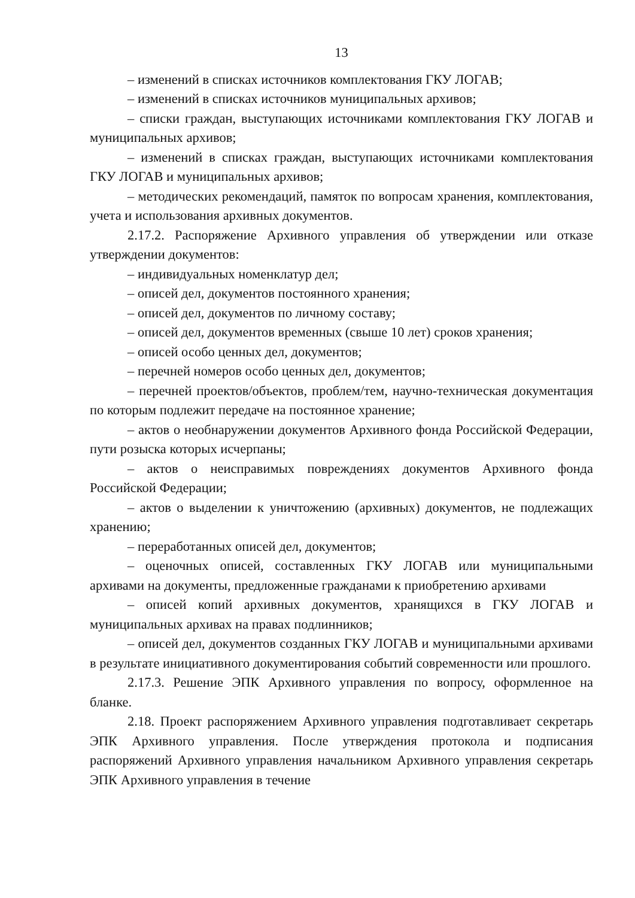13
– изменений в списках источников комплектования ГКУ ЛОГАВ;
– изменений в списках источников муниципальных архивов;
– списки граждан, выступающих источниками комплектования ГКУ ЛОГАВ и муниципальных архивов;
– изменений в списках граждан, выступающих источниками комплектования ГКУ ЛОГАВ и муниципальных архивов;
– методических рекомендаций, памяток по вопросам хранения, комплектования, учета и использования архивных документов.
2.17.2. Распоряжение Архивного управления об утверждении или отказе утверждении документов:
– индивидуальных номенклатур дел;
– описей дел, документов постоянного хранения;
– описей дел, документов по личному составу;
– описей дел, документов временных (свыше 10 лет) сроков хранения;
– описей особо ценных дел, документов;
– перечней номеров особо ценных дел, документов;
– перечней проектов/объектов, проблем/тем, научно-техническая документация по которым подлежит передаче на постоянное хранение;
– актов о необнаружении документов Архивного фонда Российской Федерации, пути розыска которых исчерпаны;
– актов о неисправимых повреждениях документов Архивного фонда Российской Федерации;
– актов о выделении к уничтожению (архивных) документов, не подлежащих хранению;
– переработанных описей дел, документов;
– оценочных описей, составленных ГКУ ЛОГАВ или муниципальными архивами на документы, предложенные гражданами к приобретению архивами
– описей копий архивных документов, хранящихся в ГКУ ЛОГАВ и муниципальных архивах на правах подлинников;
– описей дел, документов созданных ГКУ ЛОГАВ и муниципальными архивами в результате инициативного документирования событий современности или прошлого.
2.17.3. Решение ЭПК Архивного управления по вопросу, оформленное на бланке.
2.18. Проект распоряжением Архивного управления подготавливает секретарь ЭПК Архивного управления. После утверждения протокола и подписания распоряжений Архивного управления начальником Архивного управления секретарь ЭПК Архивного управления в течение